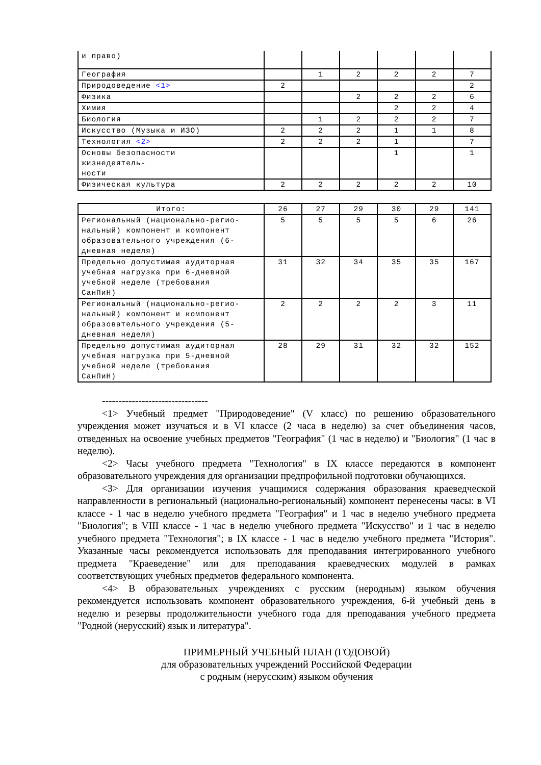| и право) | | | | | | |
| География | | 1 | 2 | 2 | 2 | 7 |
| Природоведение <1> | 2 | | | | | 2 |
| Физика | | | 2 | 2 | 2 | 6 |
| Химия | | | | 2 | 2 | 4 |
| Биология | | 1 | 2 | 2 | 2 | 7 |
| Искусство (Музыка и ИЗО) | 2 | 2 | 2 | 1 | 1 | 8 |
| Технология <2> | 2 | 2 | 2 | 1 | | 7 |
| Основы безопасности жизнедеятель- ности | | | | 1 | | 1 |
| Физическая культура | 2 | 2 | 2 | 2 | 2 | 10 |
| Итого: | 26 | 27 | 29 | 30 | 29 | 141 |
| Региональный (национально-регио- нальный) компонент и компонент образовательного учреждения (6- дневная неделя) | 5 | 5 | 5 | 5 | 6 | 26 |
| Предельно допустимая аудиторная учебная нагрузка при 6-дневной учебной неделе (требования СанПиН) | 31 | 32 | 34 | 35 | 35 | 167 |
| Региональный (национально-регио- нальный) компонент и компонент образовательного учреждения (5- дневная неделя) | 2 | 2 | 2 | 2 | 3 | 11 |
| Предельно допустимая аудиторная учебная нагрузка при 5-дневной учебной неделе (требования СанПиН) | 28 | 29 | 31 | 32 | 32 | 152 |
--------------------------------
<1> Учебный предмет "Природоведение" (V класс) по решению образовательного учреждения может изучаться и в VI классе (2 часа в неделю) за счет объединения часов, отведенных на освоение учебных предметов "География" (1 час в неделю) и "Биология" (1 час в неделю).
<2> Часы учебного предмета "Технология" в IX классе передаются в компонент образовательного учреждения для организации предпрофильной подготовки обучающихся.
<3> Для организации изучения учащимися содержания образования краеведческой направленности в региональный (национально-региональный) компонент перенесены часы: в VI классе - 1 час в неделю учебного предмета "География" и 1 час в неделю учебного предмета "Биология"; в VIII классе - 1 час в неделю учебного предмета "Искусство" и 1 час в неделю учебного предмета "Технология"; в IX классе - 1 час в неделю учебного предмета "История". Указанные часы рекомендуется использовать для преподавания интегрированного учебного предмета "Краеведение" или для преподавания краеведческих модулей в рамках соответствующих учебных предметов федерального компонента.
<4> В образовательных учреждениях с русским (неродным) языком обучения рекомендуется использовать компонент образовательного учреждения, 6-й учебный день в неделю и резервы продолжительности учебного года для преподавания учебного предмета "Родной (нерусский) язык и литература".
ПРИМЕРНЫЙ УЧЕБНЫЙ ПЛАН (ГОДОВОЙ)
для образовательных учреждений Российской Федерации
с родным (нерусским) языком обучения